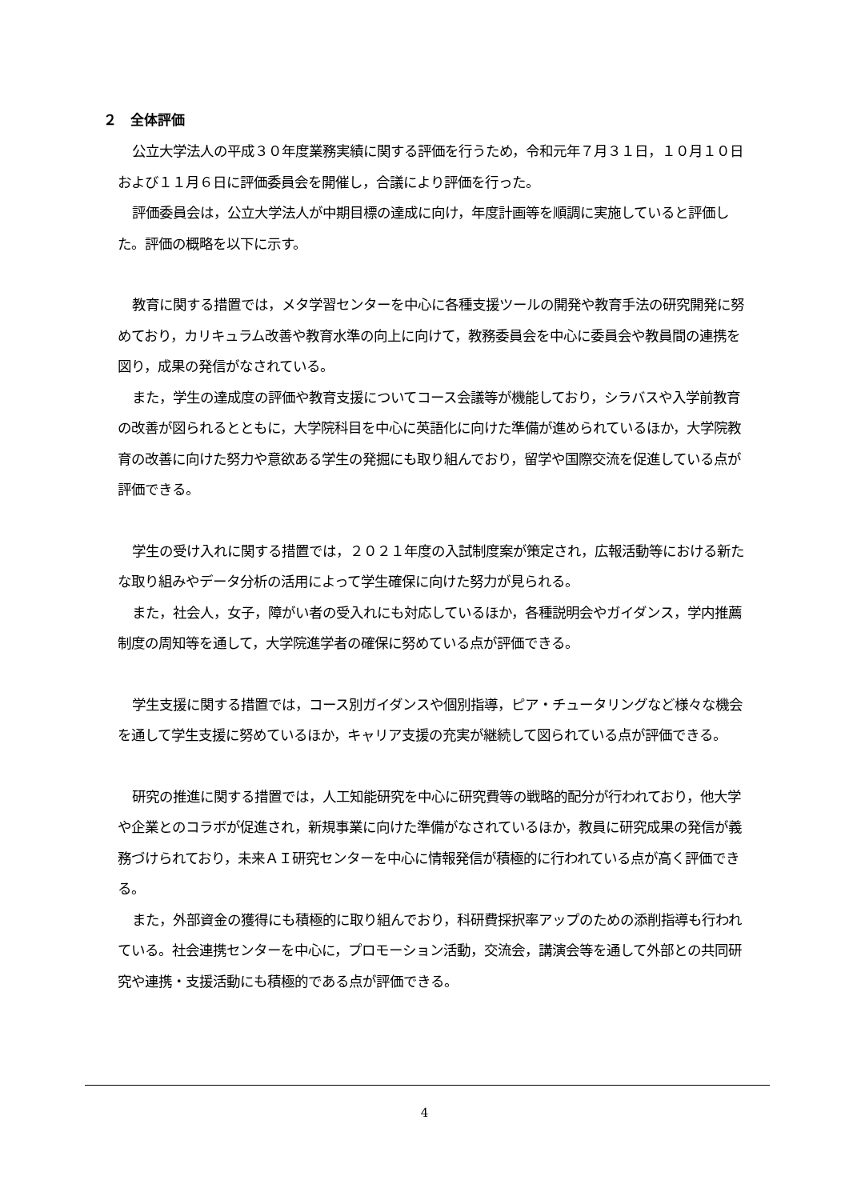２　全体評価
公立大学法人の平成３０年度業務実績に関する評価を行うため，令和元年７月３１日，１０月１０日および１１月６日に評価委員会を開催し，合議により評価を行った。
評価委員会は，公立大学法人が中期目標の達成に向け，年度計画等を順調に実施していると評価した。評価の概略を以下に示す。
教育に関する措置では，メタ学習センターを中心に各種支援ツールの開発や教育手法の研究開発に努めており，カリキュラム改善や教育水準の向上に向けて，教務委員会を中心に委員会や教員間の連携を図り，成果の発信がなされている。
また，学生の達成度の評価や教育支援についてコース会議等が機能しており，シラバスや入学前教育の改善が図られるとともに，大学院科目を中心に英語化に向けた準備が進められているほか，大学院教育の改善に向けた努力や意欲ある学生の発掘にも取り組んでおり，留学や国際交流を促進している点が評価できる。
学生の受け入れに関する措置では，２０２１年度の入試制度案が策定され，広報活動等における新たな取り組みやデータ分析の活用によって学生確保に向けた努力が見られる。
また，社会人，女子，障がい者の受入れにも対応しているほか，各種説明会やガイダンス，学内推薦制度の周知等を通して，大学院進学者の確保に努めている点が評価できる。
学生支援に関する措置では，コース別ガイダンスや個別指導，ピア・チュータリングなど様々な機会を通して学生支援に努めているほか，キャリア支援の充実が継続して図られている点が評価できる。
研究の推進に関する措置では，人工知能研究を中心に研究費等の戦略的配分が行われており，他大学や企業とのコラボが促進され，新規事業に向けた準備がなされているほか，教員に研究成果の発信が義務づけられており，未来ＡＩ研究センターを中心に情報発信が積極的に行われている点が高く評価できる。
また，外部資金の獲得にも積極的に取り組んでおり，科研費採択率アップのための添削指導も行われている。社会連携センターを中心に，プロモーション活動，交流会，講演会等を通して外部との共同研究や連携・支援活動にも積極的である点が評価できる。
4